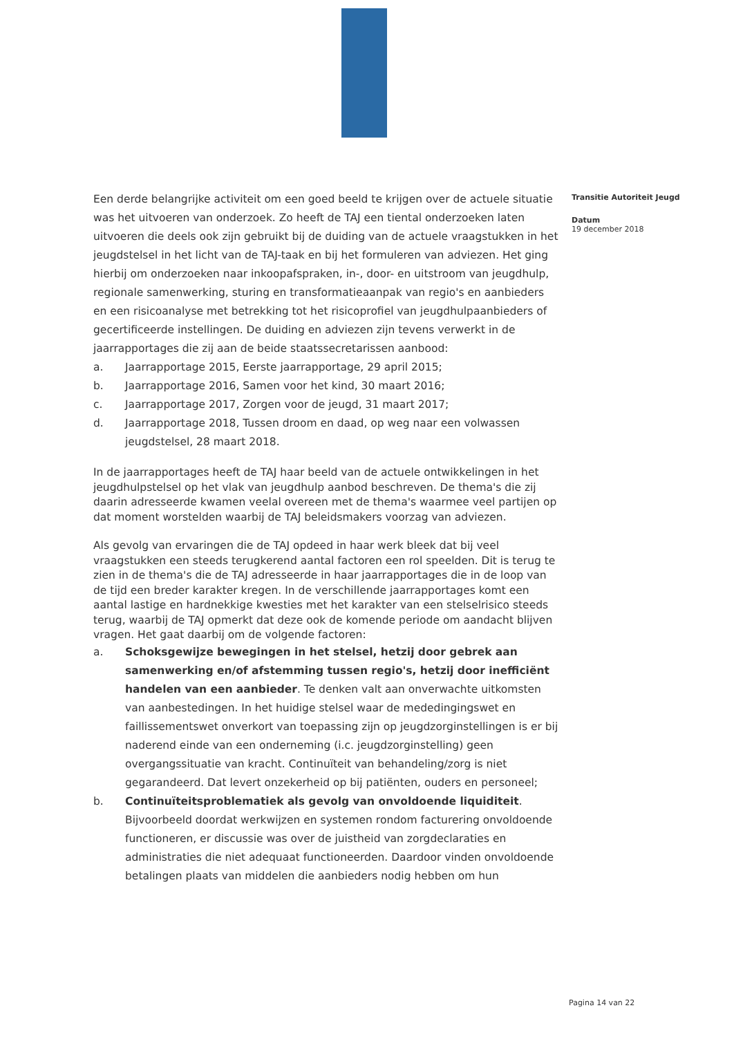Een derde belangrijke activiteit om een goed beeld te krijgen over de actuele situatie was het uitvoeren van onderzoek. Zo heeft de TAJ een tiental onderzoeken laten uitvoeren die deels ook zijn gebruikt bij de duiding van de actuele vraagstukken in het jeugdstelsel in het licht van de TAJ-taak en bij het formuleren van adviezen. Het ging hierbij om onderzoeken naar inkoopafspraken, in-, door- en uitstroom van jeugdhulp, regionale samenwerking, sturing en transformatieaanpak van regio's en aanbieders en een risicoanalyse met betrekking tot het risicoprofiel van jeugdhulpaanbieders of gecertificeerde instellingen. De duiding en adviezen zijn tevens verwerkt in de jaarrapportages die zij aan de beide staatssecretarissen aanbood:
a. Jaarrapportage 2015, Eerste jaarrapportage, 29 april 2015;
b. Jaarrapportage 2016, Samen voor het kind, 30 maart 2016;
c. Jaarrapportage 2017, Zorgen voor de jeugd, 31 maart 2017;
d. Jaarrapportage 2018, Tussen droom en daad, op weg naar een volwassen jeugdstelsel, 28 maart 2018.
In de jaarrapportages heeft de TAJ haar beeld van de actuele ontwikkelingen in het jeugdhulpstelsel op het vlak van jeugdhulp aanbod beschreven. De thema's die zij daarin adresseerde kwamen veelal overeen met de thema's waarmee veel partijen op dat moment worstelden waarbij de TAJ beleidsmakers voorzag van adviezen.
Als gevolg van ervaringen die de TAJ opdeed in haar werk bleek dat bij veel vraagstukken een steeds terugkerend aantal factoren een rol speelden. Dit is terug te zien in de thema's die de TAJ adresseerde in haar jaarrapportages die in de loop van de tijd een breder karakter kregen. In de verschillende jaarrapportages komt een aantal lastige en hardnekkige kwesties met het karakter van een stelselrisico steeds terug, waarbij de TAJ opmerkt dat deze ook de komende periode om aandacht blijven vragen. Het gaat daarbij om de volgende factoren:
a. Schoksgewijze bewegingen in het stelsel, hetzij door gebrek aan samenwerking en/of afstemming tussen regio's, hetzij door inefficiënt handelen van een aanbieder. Te denken valt aan onverwachte uitkomsten van aanbestedingen. In het huidige stelsel waar de mededingingswet en faillissementswet onverkort van toepassing zijn op jeugdzorginstellingen is er bij naderend einde van een onderneming (i.c. jeugdzorginstelling) geen overgangssituatie van kracht. Continuïteit van behandeling/zorg is niet gegarandeerd. Dat levert onzekerheid op bij patiënten, ouders en personeel;
b. Continuïteitsproblematiek als gevolg van onvoldoende liquiditeit. Bijvoorbeeld doordat werkwijzen en systemen rondom facturering onvoldoende functioneren, er discussie was over de juistheid van zorgdeclaraties en administraties die niet adequaat functioneerden. Daardoor vinden onvoldoende betalingen plaats van middelen die aanbieders nodig hebben om hun
Transitie Autoriteit Jeugd
Datum
19 december 2018
Pagina 14 van 22